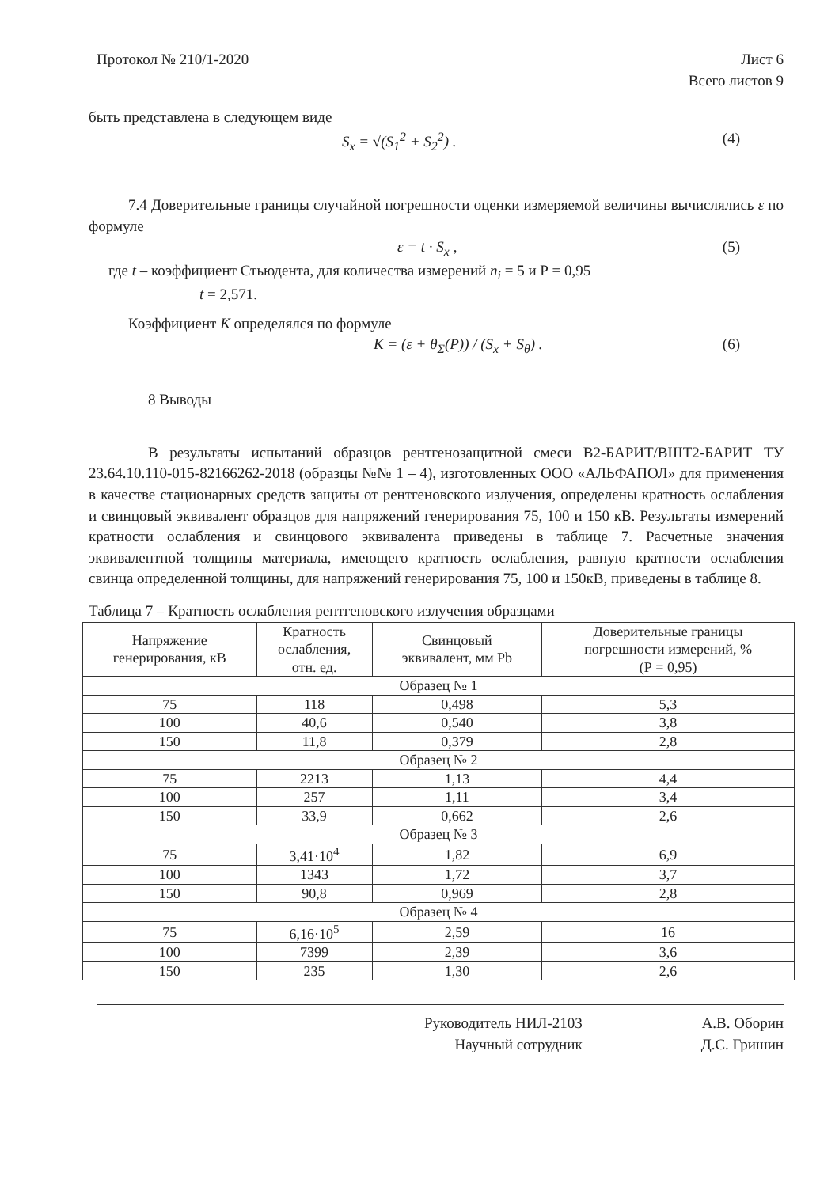Протокол № 210/1-2020 Лист 6
Всего листов 9
быть представлена в следующем виде
S<sub>x</sub> = √(S<sub>1</sub><sup>2</sup> + S<sub>2</sub><sup>2</sup>) . (4)
7.4 Доверительные границы случайной погрешности оценки измеряемой величины вычислялись ε по формуле
ε = t · S<sub>x</sub> , (5)
где t – коэффициент Стьюдента, для количества измерений n<sub>i</sub> = 5 и Р = 0,95
t = 2,571.
Коэффициент K определялся по формуле
K = (ε + θ<sub>Σ</sub>(P)) / (S<sub>x</sub> + S<sub>θ</sub>) . (6)
8 Выводы
В результаты испытаний образцов рентгенозащитной смеси В2-БАРИТ/ВШТ2-БАРИТ ТУ 23.64.10.110-015-82166262-2018 (образцы №№ 1 – 4), изготовленных ООО «АЛЬФАПОЛ» для применения в качестве стационарных средств защиты от рентгеновского излучения, определены кратность ослабления и свинцовый эквивалент образцов для напряжений генерирования 75, 100 и 150 кВ. Результаты измерений кратности ослабления и свинцового эквивалента приведены в таблице 7. Расчетные значения эквивалентной толщины материала, имеющего кратность ослабления, равную кратности ослабления свинца определенной толщины, для напряжений генерирования 75, 100 и 150кВ, приведены в таблице 8.
Таблица 7 – Кратность ослабления рентгеновского излучения образцами
| Напряжение генерирования, кВ | Кратность ослабления, отн. ед. | Свинцовый эквивалент, мм Pb | Доверительные границы погрешности измерений, % (Р = 0,95) |
| --- | --- | --- | --- |
| Образец № 1 | | | |
| 75 | 118 | 0,498 | 5,3 |
| 100 | 40,6 | 0,540 | 3,8 |
| 150 | 11,8 | 0,379 | 2,8 |
| Образец № 2 | | | |
| 75 | 2213 | 1,13 | 4,4 |
| 100 | 257 | 1,11 | 3,4 |
| 150 | 33,9 | 0,662 | 2,6 |
| Образец № 3 | | | |
| 75 | 3,41·10<sup>4</sup> | 1,82 | 6,9 |
| 100 | 1343 | 1,72 | 3,7 |
| 150 | 90,8 | 0,969 | 2,8 |
| Образец № 4 | | | |
| 75 | 6,16·10<sup>5</sup> | 2,59 | 16 |
| 100 | 7399 | 2,39 | 3,6 |
| 150 | 235 | 1,30 | 2,6 |
Руководитель НИЛ-2103
Научный сотрудник
А.В. Оборин
Д.С. Гришин